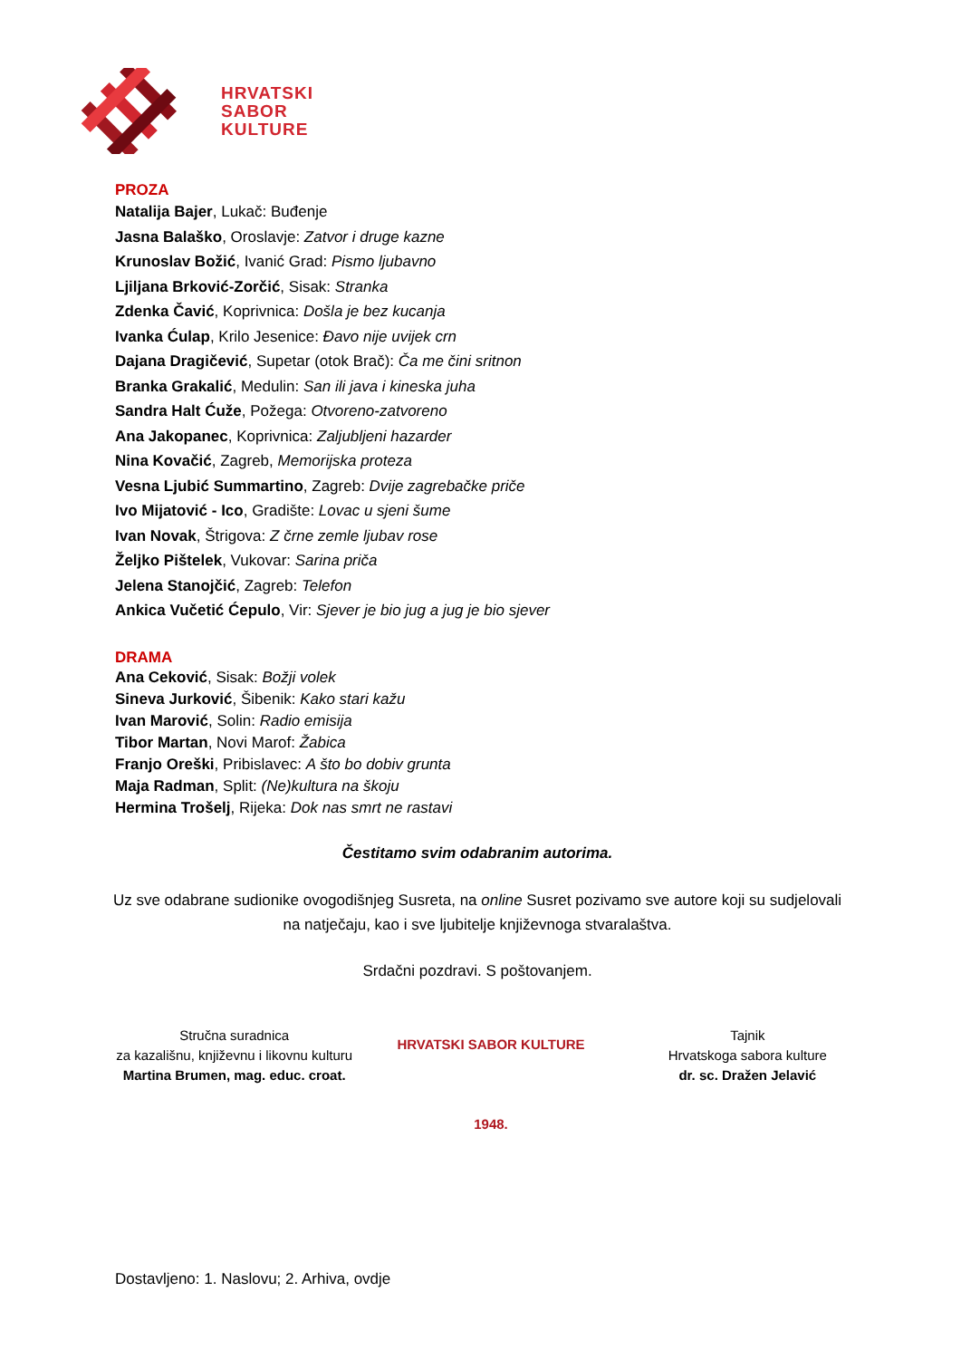HRVATSKI
SABOR
KULTURE
PROZA
Natalija Bajer, Lukač: Buđenje
Jasna Balaško, Oroslavje: Zatvor i druge kazne
Krunoslav Božić, Ivanić Grad: Pismo ljubavno
Ljiljana Brković-Zorčić, Sisak: Stranka
Zdenka Čavić, Koprivnica: Došla je bez kucanja
Ivanka Ćulap, Krilo Jesenice: Đavo nije uvijek crn
Dajana Dragičević, Supetar (otok Brač): Ča me čini sritnon
Branka Grakalić, Medulin: San ili java i kineska juha
Sandra Halt Ćuže, Požega: Otvoreno-zatvoreno
Ana Jakopanec, Koprivnica: Zaljubljeni hazarder
Nina Kovačić, Zagreb, Memorijska proteza
Vesna Ljubić Summartino, Zagreb: Dvije zagrebačke priče
Ivo Mijatović - Ico, Gradište: Lovac u sjeni šume
Ivan Novak, Štrigova: Z črne zemle ljubav rose
Željko Pištelek, Vukovar: Sarina priča
Jelena Stanojčić, Zagreb: Telefon
Ankica Vučetić Ćepulo, Vir: Sjever je bio jug a jug je bio sjever
DRAMA
Ana Ceković, Sisak: Božji volek
Sineva Jurković, Šibenik: Kako stari kažu
Ivan Marović, Solin: Radio emisija
Tibor Martan, Novi Marof: Žabica
Franjo Oreški, Pribislavec: A što bo dobiv grunta
Maja Radman, Split: (Ne)kultura na škoju
Hermina Trošelj, Rijeka: Dok nas smrt ne rastavi
Čestitamo svim odabranim autorima.
Uz sve odabrane sudionike ovogodišnjeg Susreta, na online Susret pozivamo sve autore koji su sudjelovali na natječaju, kao i sve ljubitelje književnoga stvaralaštva.
Srdačni pozdravi. S poštovanjem.
Stručna suradnica
za kazališnu, književnu i likovnu kulturu
Martina Brumen, mag. educ. croat.
HRVATSKI SABOR KULTURE
1948.
Tajnik
Hrvatskoga sabora kulture
dr. sc. Dražen Jelavić
Dostavljeno: 1. Naslovu; 2. Arhiva, ovdje